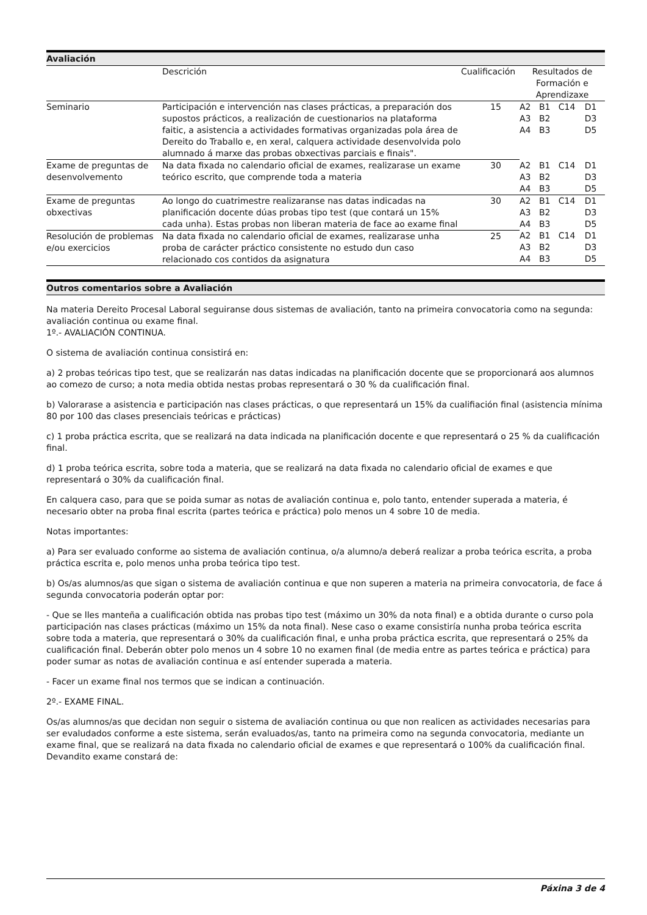Avaliación
| | Descrición | Cualificación | Resultados de Formación e Aprendizaxe |
| Seminario | Participación e intervención nas clases prácticas, a preparación dos supostos prácticos, a realización de cuestionarios na plataforma faitic, a asistencia a actividades formativas organizadas pola área de Dereito do Traballo e, en xeral, calquera actividade desenvolvida polo alumnado á marxe das probas obxectivas parciais e finais". | 15 | / A2 / B1 / C14 / D1 / / A3 / B2 / / D3 / / A4 / B3 / / D5 / |
| Exame de preguntas de desenvolvemento | Na data fixada no calendario oficial de exames, realizarase un exame teórico escrito, que comprende toda a materia | 30 | / A2 / B1 / C14 / D1 / / A3 / B2 / / D3 / / A4 / B3 / / D5 / |
| Exame de preguntas obxectivas | Ao longo do cuatrimestre realizaranse nas datas indicadas na planificación docente dúas probas tipo test (que contará un 15% cada unha). Estas probas non liberan materia de face ao exame final | 30 | / A2 / B1 / C14 / D1 / / A3 / B2 / / D3 / / A4 / B3 / / D5 / |
| Resolución de problemas e/ou exercicios | Na data fixada no calendario oficial de exames, realizarase unha proba de carácter práctico consistente no estudo dun caso relacionado cos contidos da asignatura | 25 | / A2 / B1 / C14 / D1 / / A3 / B2 / / D3 / / A4 / B3 / / D5 / |
Outros comentarios sobre a Avaliación
Na materia Dereito Procesal Laboral seguiranse dous sistemas de avaliación, tanto na primeira convocatoria como na segunda: avaliación continua ou exame final.
1º.- AVALIACIÓN CONTINUA.
O sistema de avaliación continua consistirá en:
a) 2 probas teóricas tipo test, que se realizarán nas datas indicadas na planificación docente que se proporcionará aos alumnos ao comezo de curso; a nota media obtida nestas probas representará o 30 % da cualificación final.
b) Valorarase a asistencia e participación nas clases prácticas, o que representará un 15% da cualifiación final (asistencia mínima 80 por 100 das clases presenciais teóricas e prácticas)
c) 1 proba práctica escrita, que se realizará na data indicada na planificación docente e que representará o 25 % da cualificación final.
d) 1 proba teórica escrita, sobre toda a materia, que se realizará na data fixada no calendario oficial de exames e que representará o 30% da cualificación final.
En calquera caso, para que se poida sumar as notas de avaliación continua e, polo tanto, entender superada a materia, é necesario obter na proba final escrita (partes teórica e práctica) polo menos un 4 sobre 10 de media.
Notas importantes:
a) Para ser evaluado conforme ao sistema de avaliación continua, o/a alumno/a deberá realizar a proba teórica escrita, a proba práctica escrita e, polo menos unha proba teórica tipo test.
b) Os/as alumnos/as que sigan o sistema de avaliación continua e que non superen a materia na primeira convocatoria, de face á segunda convocatoria poderán optar por:
- Que se lles manteña a cualificación obtida nas probas tipo test (máximo un 30% da nota final) e a obtida durante o curso pola participación nas clases prácticas (máximo un 15% da nota final). Nese caso o exame consistiría nunha proba teórica escrita sobre toda a materia, que representará o 30% da cualificación final, e unha proba práctica escrita, que representará o 25% da cualificación final. Deberán obter polo menos un 4 sobre 10 no examen final (de media entre as partes teórica e práctica) para poder sumar as notas de avaliación continua e así entender superada a materia.
- Facer un exame final nos termos que se indican a continuación.
2º.- EXAME FINAL.
Os/as alumnos/as que decidan non seguir o sistema de avaliación continua ou que non realicen as actividades necesarias para ser evaludados conforme a este sistema, serán evaluados/as, tanto na primeira como na segunda convocatoria, mediante un exame final, que se realizará na data fixada no calendario oficial de exames e que representará o 100% da cualificación final. Devandito exame constará de:
Páxina 3 de 4